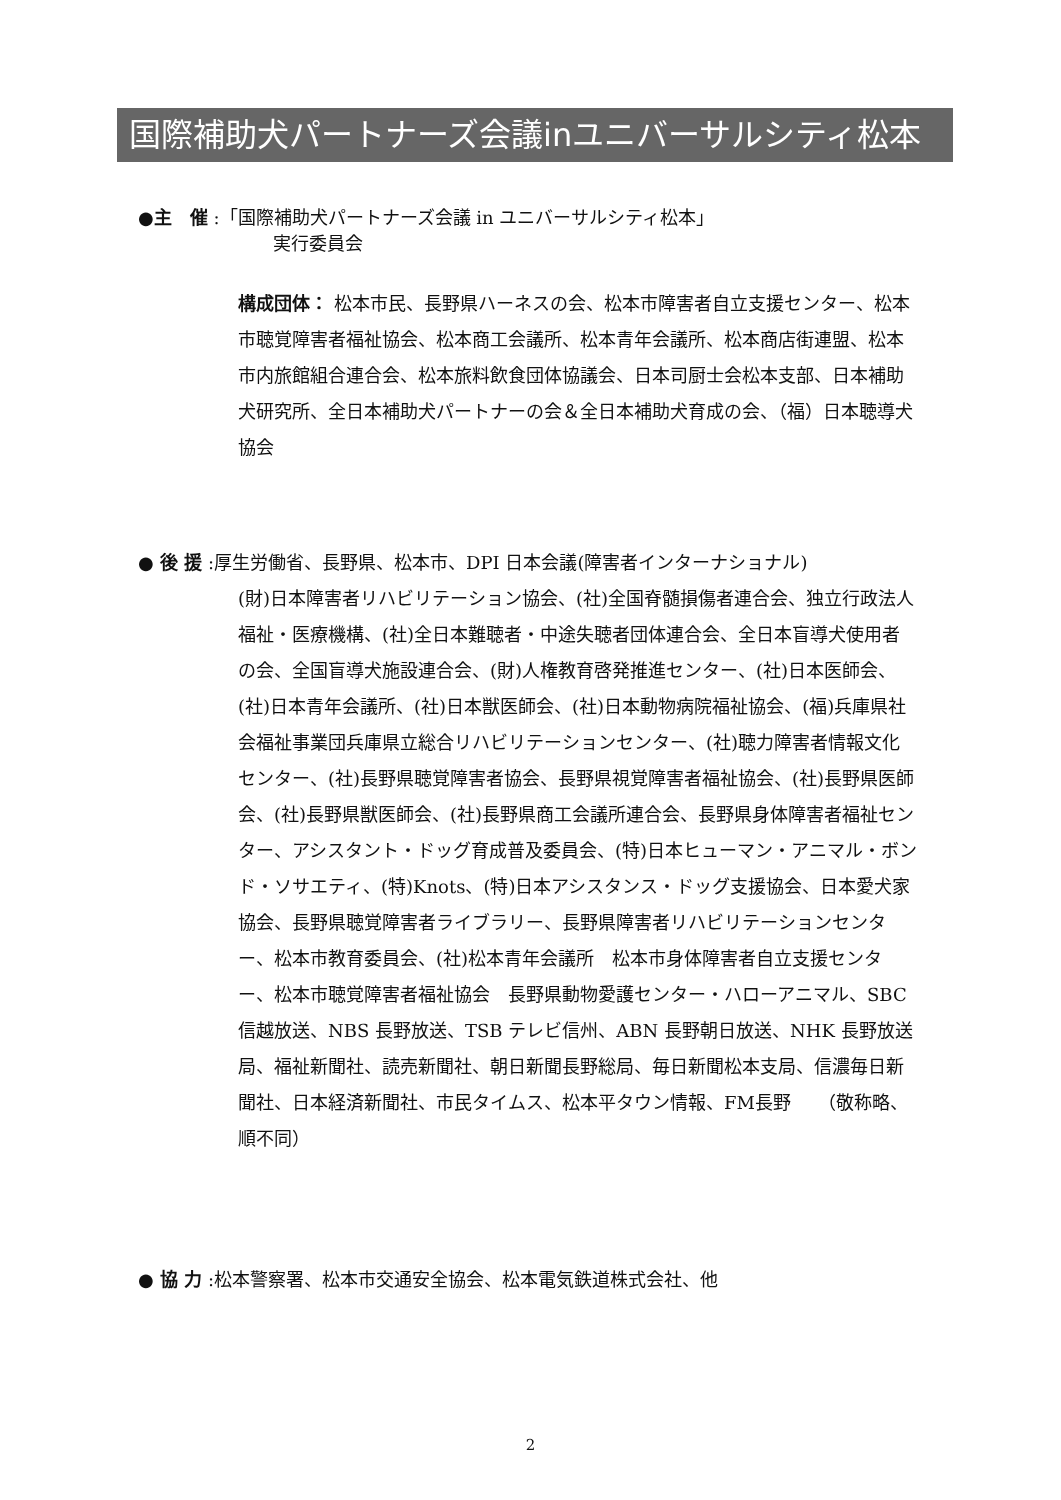国際補助犬パートナーズ会議inユニバーサルシティ松本
●主　催 :「国際補助犬パートナーズ会議 in ユニバーサルシティ松本」
実行委員会
構成団体： 松本市民、長野県ハーネスの会、松本市障害者自立支援センター、松本市聴覚障害者福祉協会、松本商工会議所、松本青年会議所、松本商店街連盟、松本市内旅館組合連合会、松本旅料飲食団体協議会、日本司厨士会松本支部、日本補助犬研究所、全日本補助犬パートナーの会＆全日本補助犬育成の会、（福）日本聴導犬協会
● 後 援 :厚生労働省、長野県、松本市、DPI 日本会議(障害者インターナショナル)
(財)日本障害者リハビリテーション協会、(社)全国脊髄損傷者連合会、独立行政法人福祉・医療機構、(社)全日本難聴者・中途失聴者団体連合会、全日本盲導犬使用者の会、全国盲導犬施設連合会、(財)人権教育啓発推進センター、(社)日本医師会、(社)日本青年会議所、(社)日本獣医師会、(社)日本動物病院福祉協会、(福)兵庫県社会福祉事業団兵庫県立総合リハビリテーションセンター、(社)聴力障害者情報文化センター、(社)長野県聴覚障害者協会、長野県視覚障害者福祉協会、(社)長野県医師会、(社)長野県獣医師会、(社)長野県商工会議所連合会、長野県身体障害者福祉センター、アシスタント・ドッグ育成普及委員会、(特)日本ヒューマン・アニマル・ボンド・ソサエティ、(特)Knots、(特)日本アシスタンス・ドッグ支援協会、日本愛犬家協会、長野県聴覚障害者ライブラリー、長野県障害者リハビリテーションセンター、松本市教育委員会、(社)松本青年会議所　松本市身体障害者自立支援センター、松本市聴覚障害者福祉協会　長野県動物愛護センター・ハローアニマル、SBC 信越放送、NBS 長野放送、TSB テレビ信州、ABN 長野朝日放送、NHK 長野放送局、福祉新聞社、読売新聞社、朝日新聞長野総局、毎日新聞松本支局、信濃毎日新聞社、日本経済新聞社、市民タイムス、松本平タウン情報、FM長野　　（敬称略、順不同）
● 協 力 :松本警察署、松本市交通安全協会、松本電気鉄道株式会社、他
2